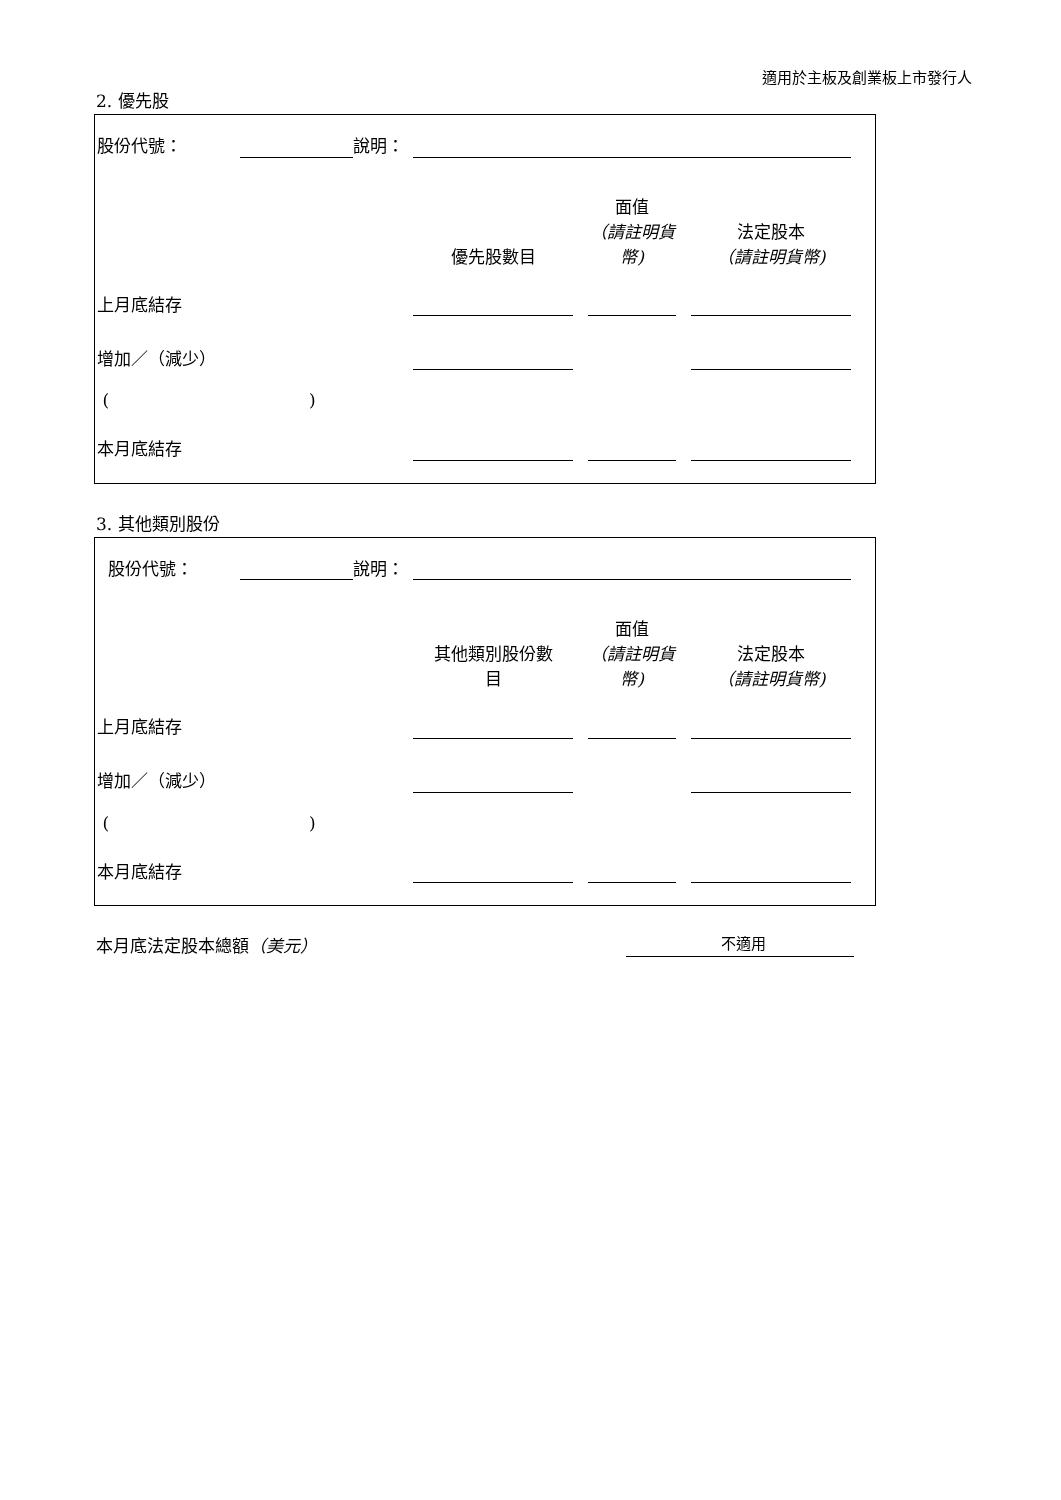適用於主板及創業板上市發行人
2. 優先股
| 股份代號： | | 說明： | | | | | | |
| | | | 優先股數目 | | 面值 （請註明貨幣) | | 法定股本 （請註明貨幣) | |
| 上月底結存 | | | | | | | | |
| 增加／（減少） | | | | | | | | |
| ( ) | | | | | | | | |
| 本月底結存 | | | | | | | | |
3. 其他類別股份
| 股份代號： | | 說明： | | | | | | |
| | | | 其他類別股份數 目 | | 面值 （請註明貨幣) | | 法定股本 （請註明貨幣) | |
| 上月底結存 | | | | | | | | |
| 增加／（減少） | | | | | | | | |
| ( ) | | | | | | | | |
| 本月底結存 | | | | | | | | |
本月底法定股本總額（美元） 不適用